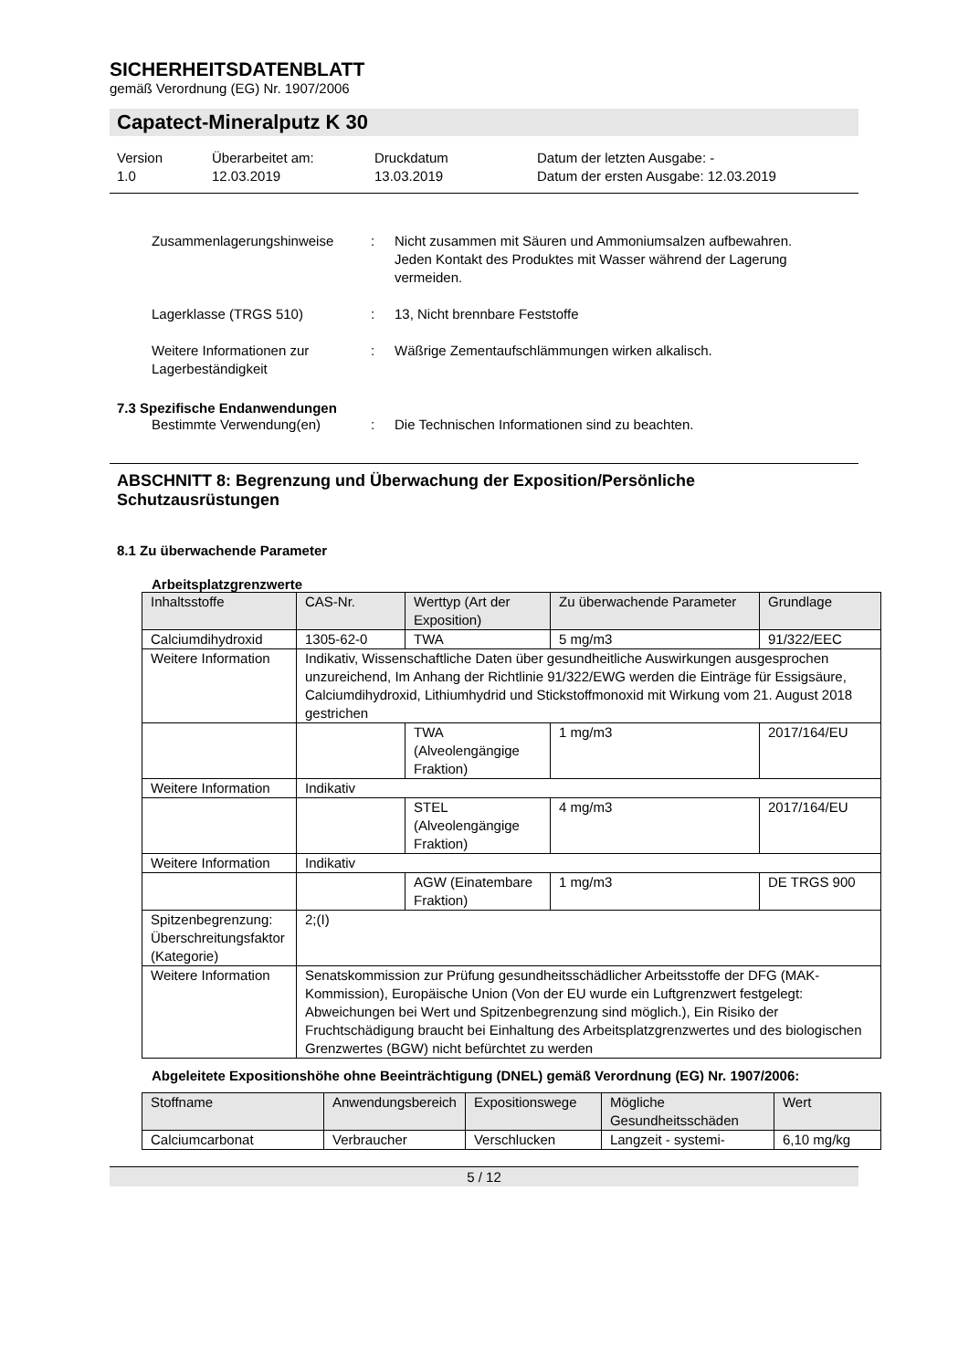SICHERHEITSDATENBLATT
gemäß Verordnung (EG) Nr. 1907/2006
Capatect-Mineralputz K 30
Version
1.0
Überarbeitet am:
12.03.2019
Druckdatum
13.03.2019
Datum der letzten Ausgabe: -
Datum der ersten Ausgabe: 12.03.2019
Zusammenlagerungshinweise : Nicht zusammen mit Säuren und Ammoniumsalzen aufbewahren.
Jeden Kontakt des Produktes mit Wasser während der Lagerung vermeiden.
Lagerklasse (TRGS 510) : 13, Nicht brennbare Feststoffe
Weitere Informationen zur Lagerbeständigkeit
: Wäßrige Zementaufschlämmungen wirken alkalisch.
7.3 Spezifische Endanwendungen
Bestimmte Verwendung(en) : Die Technischen Informationen sind zu beachten.
ABSCHNITT 8: Begrenzung und Überwachung der Exposition/Persönliche Schutzausrüstungen
8.1 Zu überwachende Parameter
Arbeitsplatzgrenzwerte
| Inhaltsstoffe | CAS-Nr. | Werttyp (Art der Exposition) | Zu überwachende Parameter | Grundlage |
| Calciumdihydroxid | 1305-62-0 | TWA | 5 mg/m3 | 91/322/EEC |
| Weitere Information | Indikativ, Wissenschaftliche Daten über gesundheitliche Auswirkungen ausgesprochen unzureichend, Im Anhang der Richtlinie 91/322/EWG werden die Einträge für Essigsäure, Calciumdihydroxid, Lithiumhydrid und Stickstoffmonoxid mit Wirkung vom 21. August 2018 gestrichen | | | |
| | | TWA (Alveolengängige Fraktion) | 1 mg/m3 | 2017/164/EU |
| Weitere Information | Indikativ | | | |
| | | STEL (Alveolengängige Fraktion) | 4 mg/m3 | 2017/164/EU |
| Weitere Information | Indikativ | | | |
| | | AGW (Einatembare Fraktion) | 1 mg/m3 | DE TRGS 900 |
| Spitzenbegrenzung: Überschreitungsfaktor (Kategorie) | 2;(I) | | | |
| Weitere Information | Senatskommission zur Prüfung gesundheitsschädlicher Arbeitsstoffe der DFG (MAK-Kommission), Europäische Union (Von der EU wurde ein Luftgrenzwert festgelegt: Abweichungen bei Wert und Spitzenbegrenzung sind möglich.), Ein Risiko der Fruchtschädigung braucht bei Einhaltung des Arbeitsplatzgrenzwertes und des biologischen Grenzwertes (BGW) nicht befürchtet zu werden | | | |
Abgeleitete Expositionshöhe ohne Beeinträchtigung (DNEL) gemäß Verordnung (EG) Nr. 1907/2006:
| Stoffname | Anwendungsbereich | Expositionswege | Mögliche Gesundheitsschäden | Wert |
| Calciumcarbonat | Verbraucher | Verschlucken | Langzeit - systemi- | 6,10 mg/kg |
5 / 12